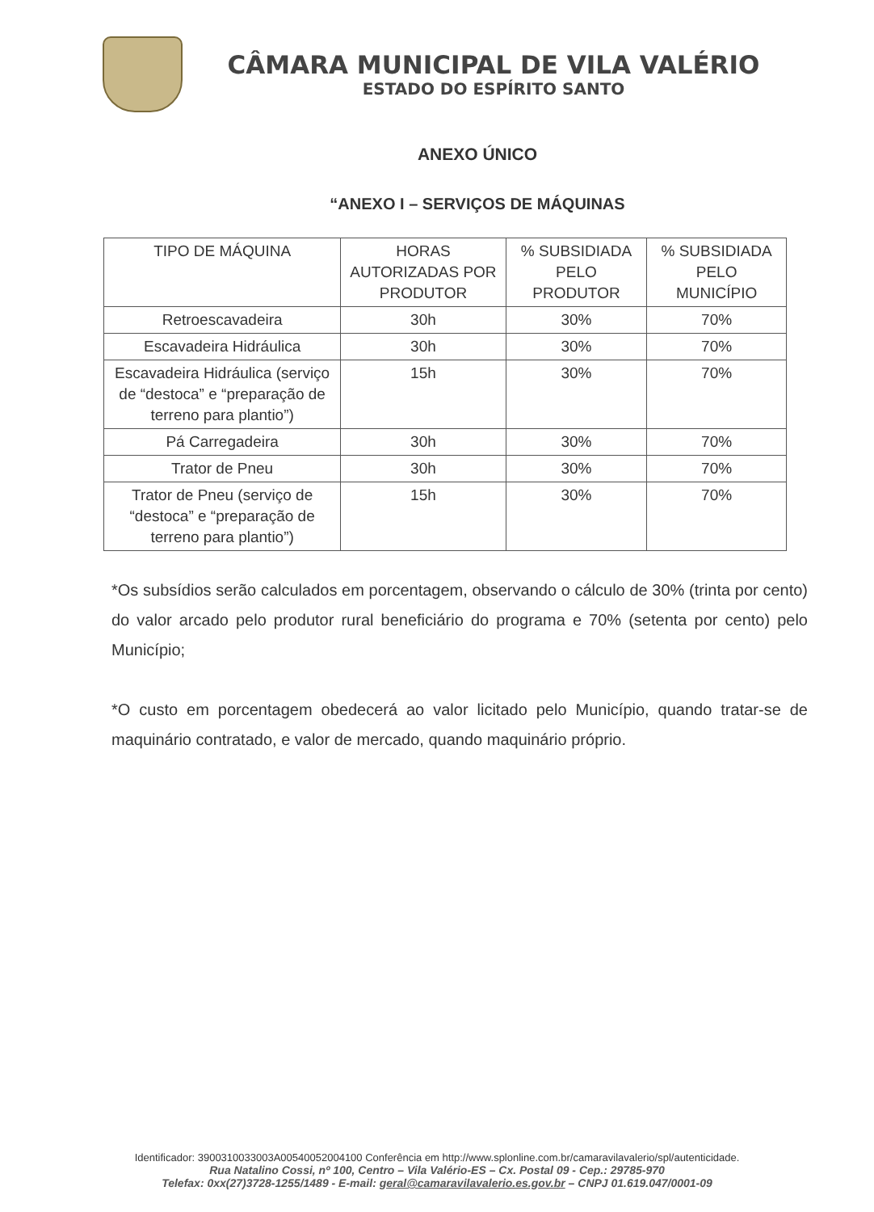CÂMARA MUNICIPAL DE VILA VALÉRIO
ESTADO DO ESPÍRITO SANTO
ANEXO ÚNICO
“ANEXO I – SERVIÇOS DE MÁQUINAS
| TIPO DE MÁQUINA | HORAS AUTORIZADAS POR PRODUTOR | % SUBSIDIADA PELO PRODUTOR | % SUBSIDIADA PELO MUNICÍPIO |
| --- | --- | --- | --- |
| Retroescavadeira | 30h | 30% | 70% |
| Escavadeira Hidráulica | 30h | 30% | 70% |
| Escavadeira Hidráulica (serviço de “destoca” e “preparação de terreno para plantio”) | 15h | 30% | 70% |
| Pá Carregadeira | 30h | 30% | 70% |
| Trator de Pneu | 30h | 30% | 70% |
| Trator de Pneu (serviço de “destoca” e “preparação de terreno para plantio”) | 15h | 30% | 70% |
*Os subsídios serão calculados em porcentagem, observando o cálculo de 30% (trinta por cento) do valor arcado pelo produtor rural beneficiário do programa e 70% (setenta por cento) pelo Município;
*O custo em porcentagem obedecerá ao valor licitado pelo Município, quando tratar-se de maquinário contratado, e valor de mercado, quando maquinário próprio.
Identificador: 3900310033003A00540052004100 Conferência em http://www.splonline.com.br/camaravilavalerio/spl/autenticidade.
Rua Natalino Cossi, nº 100, Centro – Vila Valério-ES – Cx. Postal 09 - Cep.: 29785-970
Telefax: 0xx(27)3728-1255/1489 - E-mail: geral@camaravilavalerio.es.gov.br – CNPJ 01.619.047/0001-09